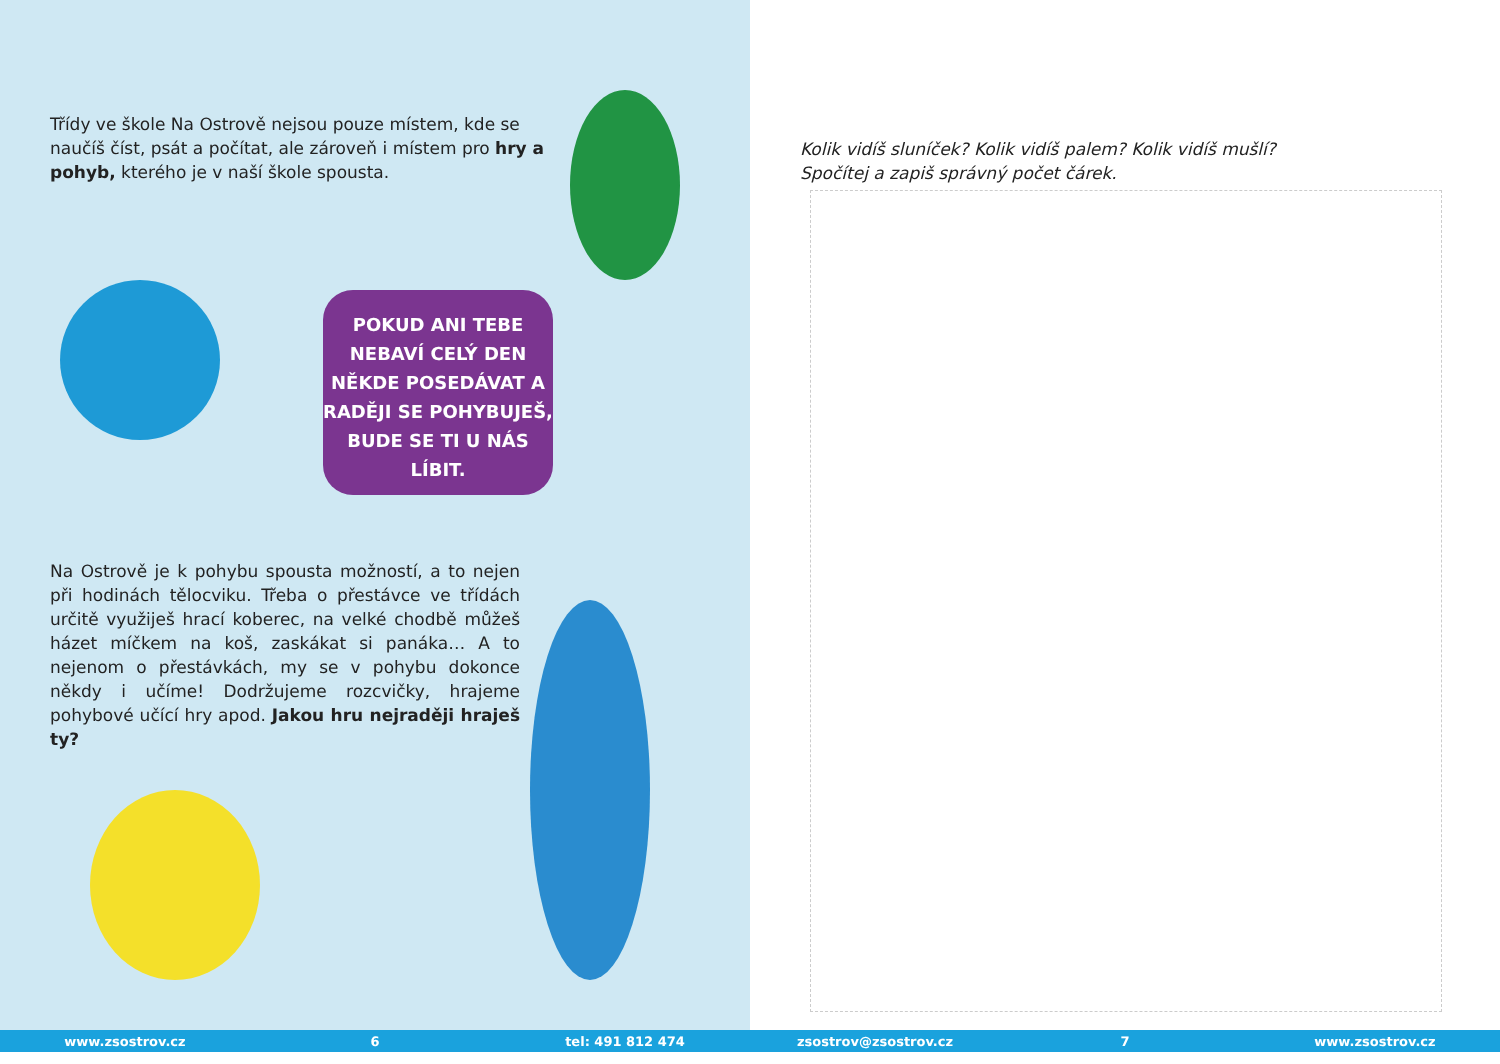Třídy ve škole Na Ostrově nejsou pouze místem, kde se naučíš číst, psát a počítat, ale zároveň i místem pro hry a pohyb, kterého je v naší škole spousta.
POKUD ANI TEBE NEBAVÍ CELÝ DEN NĚKDE POSEDÁVAT A RADĚJI SE POHYBUJEŠ, BUDE SE TI U NÁS LÍBIT.
Na Ostrově je k pohybu spousta možností, a to nejen při hodinách tělocviku. Třeba o přestávce ve třídách určitě využiješ hrací koberec, na velké chodbě můžeš házet míčkem na koš, zaskákat si panáka… A to nejenom o přestávkách, my se v pohybu dokonce někdy i učíme! Dodržujeme rozcvičky, hrajeme pohybové učící hry apod. Jakou hru nejraději hraješ ty?
Kolik vidíš sluníček? Kolik vidíš palem? Kolik vidíš mušlí?
Spočítej a zapiš správný počet čárek.
www.zsostrov.cz 6 tel: 491 812 474 zsostrov@zsostrov.cz 7 www.zsostrov.cz